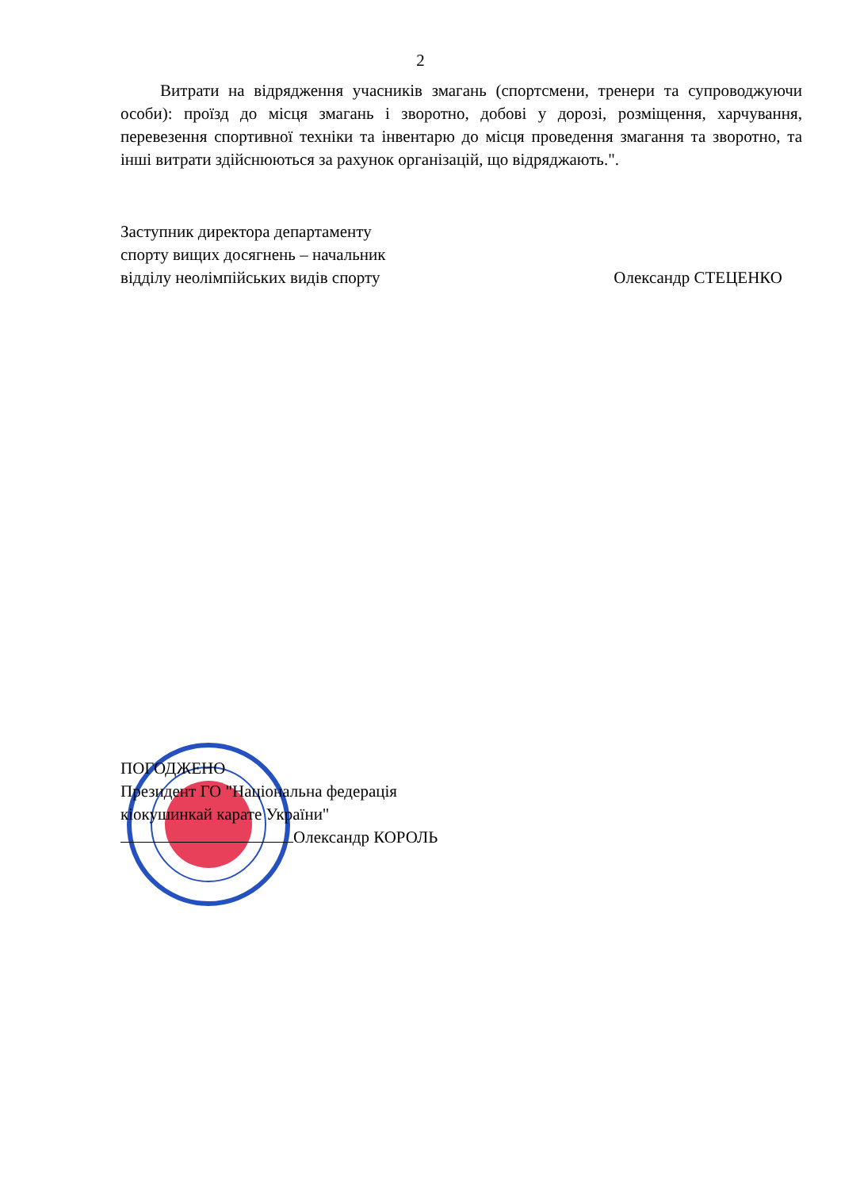2
Витрати на відрядження учасників змагань (спортсмени, тренери та супроводжуючи особи): проїзд до місця змагань і зворотно, добові у дорозі, розміщення, харчування, перевезення спортивної техніки та інвентарю до місця проведення змагання та зворотно, та інші витрати здійснюються за рахунок організацій, що відряджають.".
Заступник директора департаменту
спорту вищих досягнень – начальник
відділу неолімпійських видів спорту
Олександр СТЕЦЕНКО
ПОГОДЖЕНО
Президент ГО "Національна федерація
кіокушинкай карате України"
Олександр КОРОЛЬ